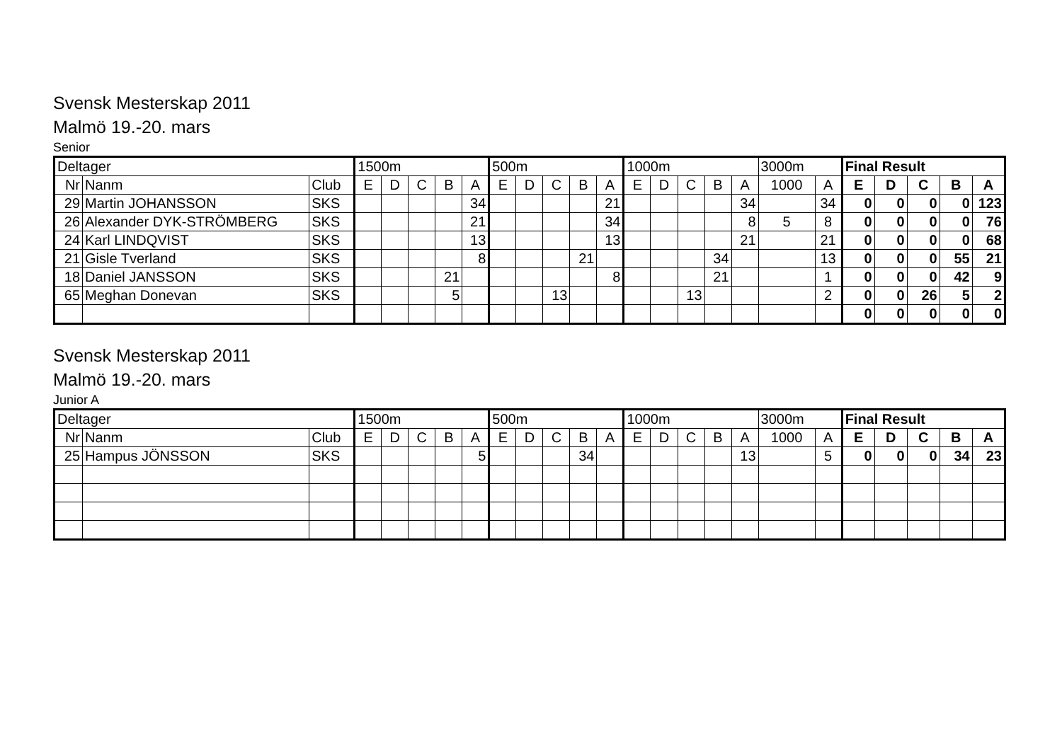Svensk Mesterskap 2011
Malmö 19.-20. mars
Senior
| Deltager | | | 1500m | | | | | 500m | | | | | 1000m | | | | | 3000m | | Final Result | | | | |
| Nr | Nanm | Club | E | D | C | B | A | E | D | C | B | A | E | D | C | B | A | 1000 | A | E | D | C | B | A |
| 29 | Martin JOHANSSON | SKS | | | | | 34 | | | | | 21 | | | | | 34 | | 34 | 0 | 0 | 0 | 0 | 123 |
| 26 | Alexander DYK-STRÖMBERG | SKS | | | | | 21 | | | | | 34 | | | | | 8 | 5 | 8 | 0 | 0 | 0 | 0 | 76 |
| 24 | Karl LINDQVIST | SKS | | | | | 13 | | | | | 13 | | | | | 21 | | 21 | 0 | 0 | 0 | 0 | 68 |
| 21 | Gisle Tverland | SKS | | | | | 8 | | | | 21 | | | | | 34 | | | 13 | 0 | 0 | 0 | 55 | 21 |
| 18 | Daniel JANSSON | SKS | | | | 21 | | | | | | 8 | | | | 21 | | | 1 | 0 | 0 | 0 | 42 | 9 |
| 65 | Meghan Donevan | SKS | | | | 5 | | | | 13 | | | | | 13 | | | | 2 | 0 | 0 | 26 | 5 | 2 |
| | | | | | | | | | | | | | | | | | | | | 0 | 0 | 0 | 0 | 0 |
Svensk Mesterskap 2011
Malmö 19.-20. mars
Junior A
| Deltager | | | 1500m | | | | | 500m | | | | | 1000m | | | | | 3000m | | Final Result | | | | |
| Nr | Nanm | Club | E | D | C | B | A | E | D | C | B | A | E | D | C | B | A | 1000 | A | E | D | C | B | A |
| 25 | Hampus JÖNSSON | SKS | | | | | 5 | | | | 34 | | | | | | 13 | | 5 | 0 | 0 | 0 | 34 | 23 |